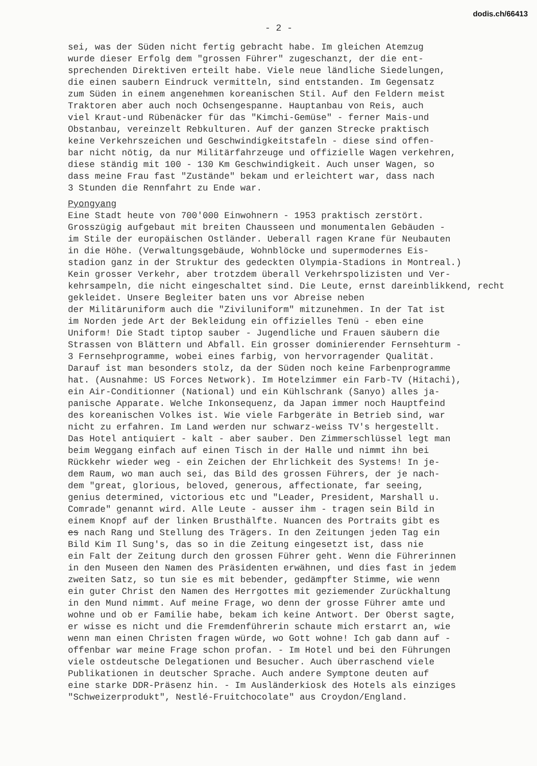dodis.ch/66413
- 2 -
sei, was der Süden nicht fertig gebracht habe. Im gleichen Atemzug wurde dieser Erfolg dem "grossen Führer" zugeschanzt, der die ent- sprechenden Direktiven erteilt habe. Viele neue ländliche Siedelungen, die einen saubern Eindruck vermitteln, sind entstanden. Im Gegensatz zum Süden in einem angenehmen koreanischen Stil. Auf den Feldern meist Traktoren aber auch noch Ochsengespanne. Hauptanbau von Reis, auch viel Kraut-und Rübenäcker für das "Kimchi-Gemüse" - ferner Mais-und Obstanbau, vereinzelt Rebkulturen. Auf der ganzen Strecke praktisch keine Verkehrszeichen und Geschwindigkeitstafeln - diese sind offen- bar nicht nötig, da nur Militärfahrzeuge und offizielle Wagen verkehren, diese ständig mit 100 - 130 Km Geschwindigkeit. Auch unser Wagen, so dass meine Frau fast "Zustände" bekam und erleichtert war, dass nach 3 Stunden die Rennfahrt zu Ende war.
Pyongyang
Eine Stadt heute von 700'000 Einwohnern - 1953 praktisch zerstört. Grosszügig aufgebaut mit breiten Chausseen und monumentalen Gebäuden - im Stile der europäischen Ostländer. Ueberall ragen Krane für Neubauten in die Höhe. (Verwaltungsgebäude, Wohnblöcke und supermodernes Eis- stadion ganz in der Struktur des gedeckten Olympia-Stadions in Montreal.) Kein grosser Verkehr, aber trotzdem überall Verkehrspolizisten und Ver- kehrsampeln, die nicht eingeschaltet sind. Die Leute, ernst dareinblikkend, recht gekleidet. Unsere Begleiter baten uns vor Abreise neben der Militäruniform auch die "Ziviluniform" mitzunehmen. In der Tat ist im Norden jede Art der Bekleidung ein offizielles Tenü - eben eine Uniform! Die Stadt tiptop sauber - Jugendliche und Frauen säubern die Strassen von Blättern und Abfall. Ein grosser dominierender Fernsehturm - 3 Fernsehprogramme, wobei eines farbig, von hervorragender Qualität. Darauf ist man besonders stolz, da der Süden noch keine Farbenprogramme hat. (Ausnahme: US Forces Network). Im Hotelzimmer ein Farb-TV (Hitachi), ein Air-Conditionner (National) und ein Kühlschrank (Sanyo) alles ja- panische Apparate. Welche Inkonsequenz, da Japan immer noch Hauptfeind des koreanischen Volkes ist. Wie viele Farbgeräte in Betrieb sind, war nicht zu erfahren. Im Land werden nur schwarz-weiss TV's hergestellt. Das Hotel antiquiert - kalt - aber sauber. Den Zimmerschlüssel legt man beim Weggang einfach auf einen Tisch in der Halle und nimmt ihn bei Rückkehr wieder weg - ein Zeichen der Ehrlichkeit des Systems! In je- dem Raum, wo man auch sei, das Bild des grossen Führers, der je nach- dem "great, glorious, beloved, generous, affectionate, far seeing, genius determined, victorious etc und "Leader, President, Marshall u. Comrade" genannt wird. Alle Leute - ausser ihm - tragen sein Bild in einem Knopf auf der linken Brusthälfte. Nuancen des Portraits gibt es es nach Rang und Stellung des Trägers. In den Zeitungen jeden Tag ein Bild Kim Il Sung's, das so in die Zeitung eingesetzt ist, dass nie ein Falt der Zeitung durch den grossen Führer geht. Wenn die Führerinnen in den Museen den Namen des Präsidenten erwähnen, und dies fast in jedem zweiten Satz, so tun sie es mit bebender, gedämpfter Stimme, wie wenn ein guter Christ den Namen des Herrgottes mit geziemender Zurückhaltung in den Mund nimmt. Auf meine Frage, wo denn der grosse Führer amte und wohne und ob er Familie habe, bekam ich keine Antwort. Der Oberst sagte, er wisse es nicht und die Fremdenführerin schaute mich erstarrt an, wie wenn man einen Christen fragen würde, wo Gott wohne! Ich gab dann auf - offenbar war meine Frage schon profan. - Im Hotel und bei den Führungen viele ostdeutsche Delegationen und Besucher. Auch überraschend viele Publikationen in deutscher Sprache. Auch andere Symptone deuten auf eine starke DDR-Präsenz hin. - Im Ausländerkiosk des Hotels als einziges "Schweizerprodukt", Nestlé-Fruitchocolate" aus Croydon/England.